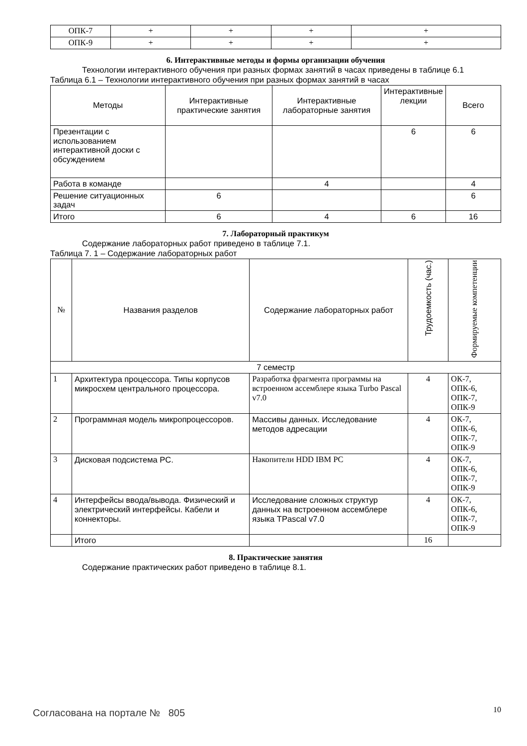| ОПК-7 | + | + | + | + |
| ОПК-9 | + | + | + | + |
6. Интерактивные методы и формы организации обучения
Технологии интерактивного обучения при разных формах занятий в часах приведены в таблице 6.1
Таблица 6.1 – Технологии интерактивного обучения при разных формах занятий в часах
| Методы | Интерактивные практические занятия | Интерактивные лабораторные занятия | Интерактивные лекции | Всего |
| --- | --- | --- | --- | --- |
| Презентации с использованием интерактивной доски с обсуждением | | | 6 | 6 |
| Работа в команде | | 4 | | 4 |
| Решение ситуационных задач | 6 | | | 6 |
| Итого | 6 | 4 | 6 | 16 |
7. Лабораторный практикум
Содержание лабораторных работ приведено в таблице 7.1.
Таблица 7. 1 – Содержание лабораторных работ
| № | Названия разделов | Содержание лабораторных работ | Трудоемкость (час.) | Формируемые компетенции |
| --- | --- | --- | --- | --- |
| 7 семестр | | | | |
| 1 | Архитектура процессора. Типы корпусов микросхем центрального процессора. | Разработка фрагмента программы на встроенном ассемблере языка Turbo Pascal v7.0 | 4 | ОК-7, ОПК-6, ОПК-7, ОПК-9 |
| 2 | Программная модель микропроцессоров. | Массивы данных. Исследование методов адресации | 4 | ОК-7, ОПК-6, ОПК-7, ОПК-9 |
| 3 | Дисковая подсистема PC. | Накопители HDD IBM PC | 4 | ОК-7, ОПК-6, ОПК-7, ОПК-9 |
| 4 | Интерфейсы ввода/вывода. Физический и электрический интерфейсы. Кабели и коннекторы. | Исследование сложных структур данных на встроенном ассемблере языка TPascal v7.0 | 4 | ОК-7, ОПК-6, ОПК-7, ОПК-9 |
| | Итого | | 16 | |
8. Практические занятия
Содержание практических работ приведено в таблице 8.1.
Согласована на портале № 805 10